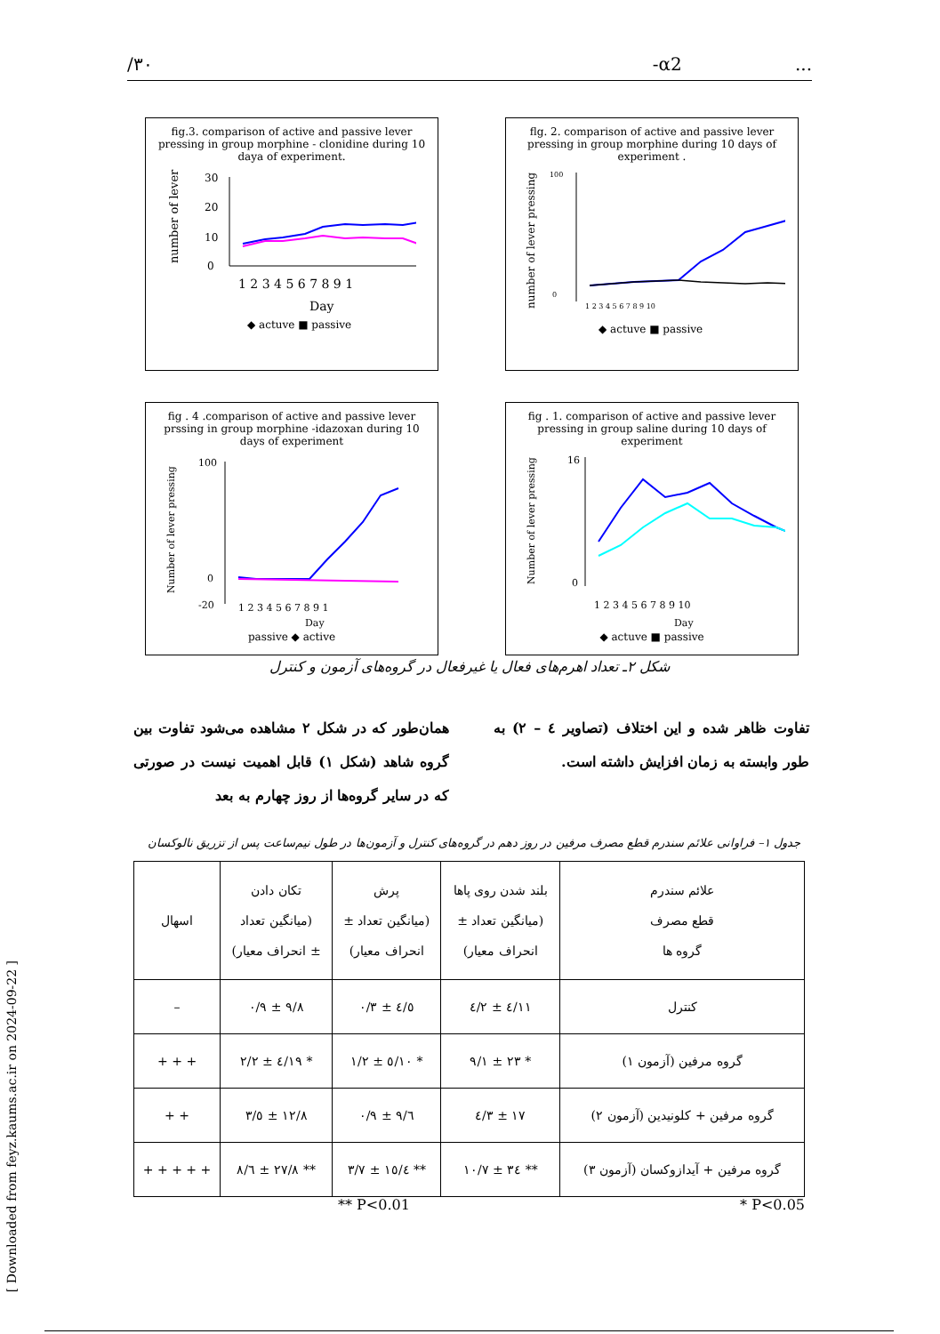/۳۰ -α2 ...
fig.3. comparison of active and passive lever pressing in group morphine - clonidine during 10 daya of experiment.
number of lever
30
20
10
0
1 2 3 4 5 6 7 8 9 1
Day
◆ actuve ■ passive
flg. 2. comparison of active and passive lever pressing in group morphine during 10 days of experiment .
number of lever pressing
100
0
1 2 3 4 5 6 7 8 9 10
◆ actuve ■ passive
fig . 4 .comparison of active and passive lever prssing in group morphine -idazoxan during 10 days of experiment
Number of lever pressing
100
0
-20
1 2 3 4 5 6 7 8 9 1
Day
passive ◆ active
fig . 1. comparison of active and passive lever pressing in group saline during 10 days of experiment
Number of lever pressing
16
0
1 2 3 4 5 6 7 8 9 10
Day
◆ actuve ■ passive
شکل ۲ـ تعداد اهرم‌های فعال یا غیرفعال در گروه‌های آزمون و کنترل
همان‌طور که در شکل ۲ مشاهده می‌شود تفاوت بین گروه شاهد (شکل ۱) قابل اهمیت نیست در صورتی که در سایر گروه‌ها از روز چهارم به بعد
تفاوت ظاهر شده و این اختلاف (تصاویر ٤ – ۲) به طور وابسته به زمان افزایش داشته است.
جدول ۱– فراوانی علائم سندرم قطع مصرف مرفین در روز دهم در گروه‌های کنترل و آزمون‌ها در طول نیم‌ساعت پس از تزریق نالوکسان
| علائم سندرم قطع مصرف گروه ها | بلند شدن روی پاها (میانگین تعداد ± انحراف معیار) | پرش (میانگین تعداد ± انحراف معیار) | تکان دادن (میانگین تعداد ± انحراف معیار) | اسهال |
| --- | --- | --- | --- | --- |
| کنترل | ۱۱/٤ ± ۲/٤ | ٤/٥ ± ۰/۳ | ۹/۸ ± ۰/۹ | – |
| گروه مرفین (آزمون ۱) | * ۲۳ ± ۹/۱ | * ۱۰/٥ ± ۱/۲ | * ۱۹/٤ ± ۲/۲ | + + + |
| گروه مرفین + کلونیدین (آزمون ۲) | ۱۷ ± ۳/٤ | ٦/۹ ± ۰/۹ | ۱۲/۸ ± ٥/۳ | + + |
| گروه مرفین + آیدازوکسان (آزمون ۳) | ** ۳٤ ± ۱۰/۷ | ** ۱٥/٤ ± ۳/۷ | ** ۲۷/۸ ± ٦/۸ | + + + + + |
** P<0.01 * P<0.05
[ Downloaded from feyz.kaums.ac.ir on 2024-09-22 ]